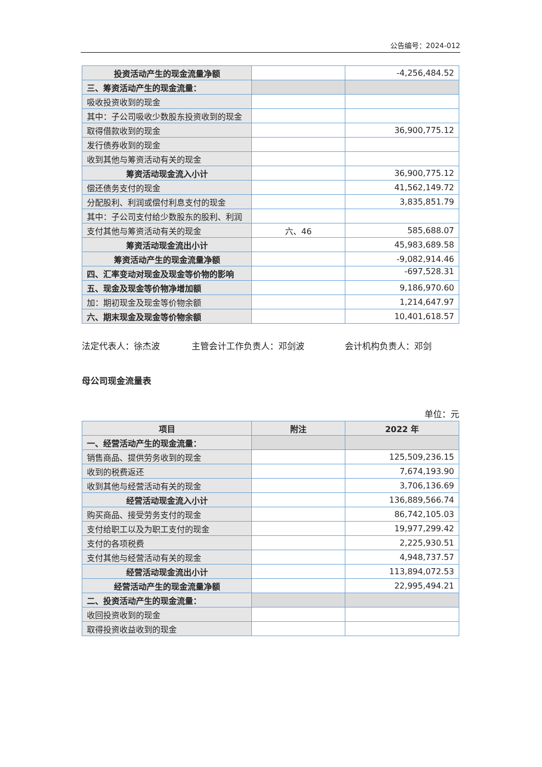公告编号：2024-012
| 投资活动产生的现金流量净额 | | -4,256,484.52 |
| 三、筹资活动产生的现金流量： | | |
| 吸收投资收到的现金 | | |
| 其中：子公司吸收少数股东投资收到的现金 | | |
| 取得借款收到的现金 | | 36,900,775.12 |
| 发行债券收到的现金 | | |
| 收到其他与筹资活动有关的现金 | | |
| 筹资活动现金流入小计 | | 36,900,775.12 |
| 偿还债务支付的现金 | | 41,562,149.72 |
| 分配股利、利润或偿付利息支付的现金 | | 3,835,851.79 |
| 其中：子公司支付给少数股东的股利、利润 | | |
| 支付其他与筹资活动有关的现金 | 六、46 | 585,688.07 |
| 筹资活动现金流出小计 | | 45,983,689.58 |
| 筹资活动产生的现金流量净额 | | -9,082,914.46 |
| 四、汇率变动对现金及现金等价物的影响 | | -697,528.31 |
| 五、现金及现金等价物净增加额 | | 9,186,970.60 |
| 加：期初现金及现金等价物余额 | | 1,214,647.97 |
| 六、期末现金及现金等价物余额 | | 10,401,618.57 |
法定代表人：徐杰波 主管会计工作负责人：邓剑波 会计机构负责人：邓剑
母公司现金流量表
单位：元
| 项目 | 附注 | 2022 年 |
| --- | --- | --- |
| 一、经营活动产生的现金流量： | | |
| 销售商品、提供劳务收到的现金 | | 125,509,236.15 |
| 收到的税费返还 | | 7,674,193.90 |
| 收到其他与经营活动有关的现金 | | 3,706,136.69 |
| 经营活动现金流入小计 | | 136,889,566.74 |
| 购买商品、接受劳务支付的现金 | | 86,742,105.03 |
| 支付给职工以及为职工支付的现金 | | 19,977,299.42 |
| 支付的各项税费 | | 2,225,930.51 |
| 支付其他与经营活动有关的现金 | | 4,948,737.57 |
| 经营活动现金流出小计 | | 113,894,072.53 |
| 经营活动产生的现金流量净额 | | 22,995,494.21 |
| 二、投资活动产生的现金流量： | | |
| 收回投资收到的现金 | | |
| 取得投资收益收到的现金 | | |